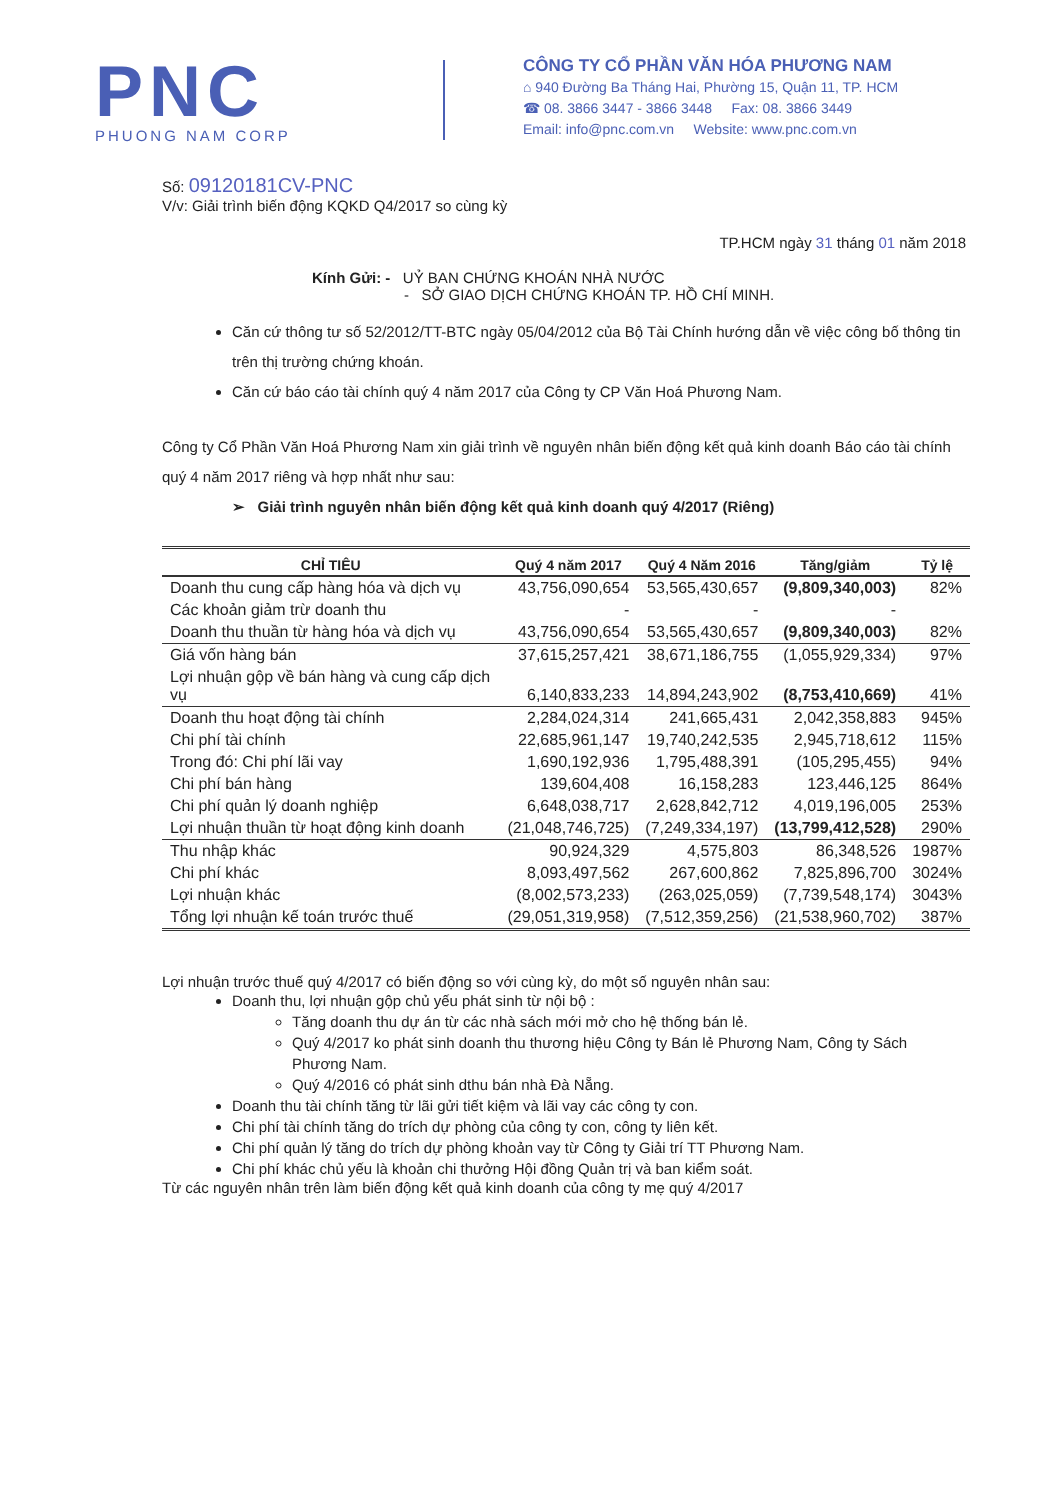PNC
PHUONG NAM CORP
CÔNG TY CỔ PHẦN VĂN HÓA PHƯƠNG NAM
⌂ 940 Đường Ba Tháng Hai, Phường 15, Quận 11, TP. HCM
☎ 08. 3866 3447 - 3866 3448 Fax: 08. 3866 3449
Email: info@pnc.com.vn Website: www.pnc.com.vn
Số: 09120181CV-PNC
V/v: Giải trình biến động KQKD Q4/2017 so cùng kỳ
TP.HCM ngày 31 tháng 01 năm 2018
Kính Gửi: - UỶ BAN CHỨNG KHOÁN NHÀ NƯỚC
- SỞ GIAO DỊCH CHỨNG KHOÁN TP. HỒ CHÍ MINH.
Căn cứ thông tư số 52/2012/TT-BTC ngày 05/04/2012 của Bộ Tài Chính hướng dẫn về việc công bố thông tin trên thị trường chứng khoán.
Căn cứ báo cáo tài chính quý 4 năm 2017 của Công ty CP Văn Hoá Phương Nam.
Công ty Cổ Phần Văn Hoá Phương Nam xin giải trình về nguyên nhân biến động kết quả kinh doanh Báo cáo tài chính quý 4 năm 2017 riêng và hợp nhất như sau:
➢ Giải trình nguyên nhân biến động kết quả kinh doanh quý 4/2017 (Riêng)
| CHỈ TIÊU | Quý 4 năm 2017 | Quý 4 Năm 2016 | Tăng/giảm | Tỷ lệ |
| --- | --- | --- | --- | --- |
| Doanh thu cung cấp hàng hóa và dịch vụ | 43,756,090,654 | 53,565,430,657 | (9,809,340,003) | 82% |
| Các khoản giảm trừ doanh thu | - | - | - | |
| Doanh thu thuần từ hàng hóa và dịch vụ | 43,756,090,654 | 53,565,430,657 | (9,809,340,003) | 82% |
| Giá vốn hàng bán | 37,615,257,421 | 38,671,186,755 | (1,055,929,334) | 97% |
| Lợi nhuận gộp về bán hàng và cung cấp dịch vụ | 6,140,833,233 | 14,894,243,902 | (8,753,410,669) | 41% |
| Doanh thu hoạt động tài chính | 2,284,024,314 | 241,665,431 | 2,042,358,883 | 945% |
| Chi phí tài chính | 22,685,961,147 | 19,740,242,535 | 2,945,718,612 | 115% |
| Trong đó: Chi phí lãi vay | 1,690,192,936 | 1,795,488,391 | (105,295,455) | 94% |
| Chi phí bán hàng | 139,604,408 | 16,158,283 | 123,446,125 | 864% |
| Chi phí quản lý doanh nghiệp | 6,648,038,717 | 2,628,842,712 | 4,019,196,005 | 253% |
| Lợi nhuận thuần từ hoạt động kinh doanh | (21,048,746,725) | (7,249,334,197) | (13,799,412,528) | 290% |
| Thu nhập khác | 90,924,329 | 4,575,803 | 86,348,526 | 1987% |
| Chi phí khác | 8,093,497,562 | 267,600,862 | 7,825,896,700 | 3024% |
| Lợi nhuận khác | (8,002,573,233) | (263,025,059) | (7,739,548,174) | 3043% |
| Tổng lợi nhuận kế toán trước thuế | (29,051,319,958) | (7,512,359,256) | (21,538,960,702) | 387% |
Lợi nhuận trước thuế quý 4/2017 có biến động so với cùng kỳ, do một số nguyên nhân sau:
Doanh thu, lợi nhuận gộp chủ yếu phát sinh từ nội bộ :
Tăng doanh thu dự án từ các nhà sách mới mở cho hệ thống bán lẻ.
Quý 4/2017 ko phát sinh doanh thu thương hiệu Công ty Bán lẻ Phương Nam, Công ty Sách Phương Nam.
Quý 4/2016 có phát sinh dthu bán nhà Đà Nẵng.
Doanh thu tài chính tăng từ lãi gửi tiết kiệm và lãi vay các công ty con.
Chi phí tài chính tăng do trích dự phòng của công ty con, công ty liên kết.
Chi phí quản lý tăng do trích dự phòng khoản vay từ Công ty Giải trí TT Phương Nam.
Chi phí khác chủ yếu là khoản chi thưởng Hội đồng Quản trị và ban kiểm soát.
Từ các nguyên nhân trên làm biến động kết quả kinh doanh của công ty mẹ quý 4/2017